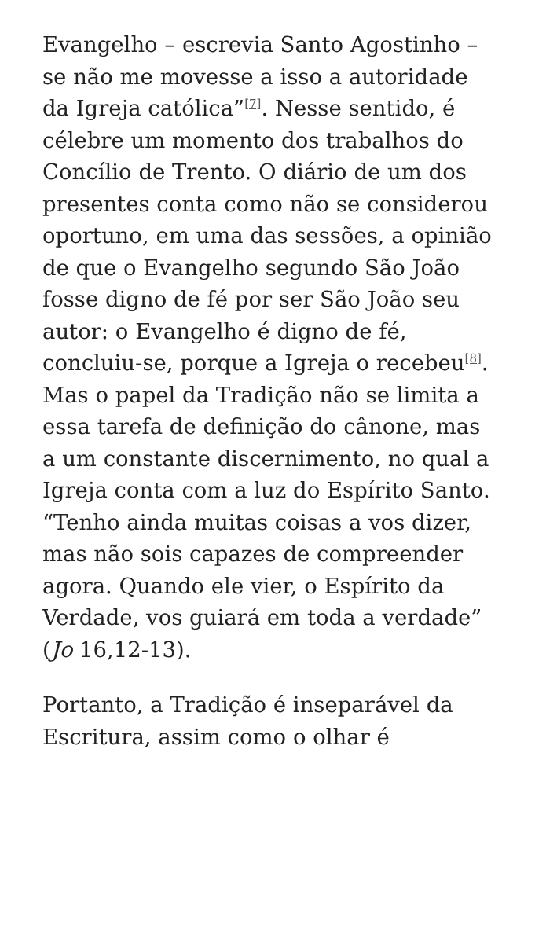Evangelho – escrevia Santo Agostinho – se não me movesse a isso a autoridade da Igreja católica”<sup>[7]</sup>. Nesse sentido, é célebre um momento dos trabalhos do Concílio de Trento. O diário de um dos presentes conta como não se considerou oportuno, em uma das sessões, a opinião de que o Evangelho segundo São João fosse digno de fé por ser São João seu autor: o Evangelho é digno de fé, concluiu-se, porque a Igreja o recebeu<sup>[8]</sup>. Mas o papel da Tradição não se limita a essa tarefa de definição do cânone, mas a um constante discernimento, no qual a Igreja conta com a luz do Espírito Santo. “Tenho ainda muitas coisas a vos dizer, mas não sois capazes de compreender agora. Quando ele vier, o Espírito da Verdade, vos guiará em toda a verdade” (Jo 16,12-13).
Portanto, a Tradição é inseparável da Escritura, assim como o olhar é